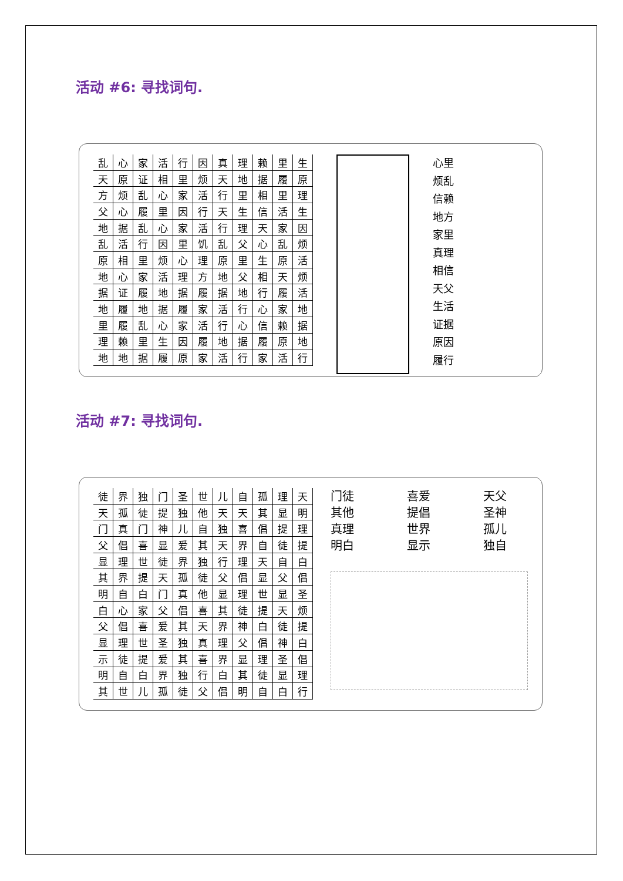活动 #6: 寻找词句.
| 乱 | 心 | 家 | 活 | 行 | 因 | 真 | 理 | 赖 | 里 | 生 |
| 天 | 原 | 证 | 相 | 里 | 烦 | 天 | 地 | 据 | 履 | 原 |
| 方 | 烦 | 乱 | 心 | 家 | 活 | 行 | 里 | 相 | 里 | 理 |
| 父 | 心 | 履 | 里 | 因 | 行 | 天 | 生 | 信 | 活 | 生 |
| 地 | 据 | 乱 | 心 | 家 | 活 | 行 | 理 | 天 | 家 | 因 |
| 乱 | 活 | 行 | 因 | 里 | 饥 | 乱 | 父 | 心 | 乱 | 烦 |
| 原 | 相 | 里 | 烦 | 心 | 理 | 原 | 里 | 生 | 原 | 活 |
| 地 | 心 | 家 | 活 | 理 | 方 | 地 | 父 | 相 | 天 | 烦 |
| 据 | 证 | 履 | 地 | 据 | 履 | 据 | 地 | 行 | 履 | 活 |
| 地 | 履 | 地 | 据 | 履 | 家 | 活 | 行 | 心 | 家 | 地 |
| 里 | 履 | 乱 | 心 | 家 | 活 | 行 | 心 | 信 | 赖 | 据 |
| 理 | 赖 | 里 | 生 | 因 | 履 | 地 | 据 | 履 | 原 | 地 |
| 地 | 地 | 据 | 履 | 原 | 家 | 活 | 行 | 家 | 活 | 行 |
心里
烦乱
信赖
地方
家里
真理
相信
天父
生活
证据
原因
履行
活动 #7: 寻找词句.
| 徒 | 界 | 独 | 门 | 圣 | 世 | 儿 | 自 | 孤 | 理 | 天 |
| 天 | 孤 | 徒 | 提 | 独 | 他 | 天 | 天 | 其 | 显 | 明 |
| 门 | 真 | 门 | 神 | 儿 | 自 | 独 | 喜 | 倡 | 提 | 理 |
| 父 | 倡 | 喜 | 显 | 爱 | 其 | 天 | 界 | 自 | 徒 | 提 |
| 显 | 理 | 世 | 徒 | 界 | 独 | 行 | 理 | 天 | 自 | 白 |
| 其 | 界 | 提 | 天 | 孤 | 徒 | 父 | 倡 | 显 | 父 | 倡 |
| 明 | 自 | 白 | 门 | 真 | 他 | 显 | 理 | 世 | 显 | 圣 |
| 白 | 心 | 家 | 父 | 倡 | 喜 | 其 | 徒 | 提 | 天 | 烦 |
| 父 | 倡 | 喜 | 爱 | 其 | 天 | 界 | 神 | 白 | 徒 | 提 |
| 显 | 理 | 世 | 圣 | 独 | 真 | 理 | 父 | 倡 | 神 | 白 |
| 示 | 徒 | 提 | 爱 | 其 | 喜 | 界 | 显 | 理 | 圣 | 倡 |
| 明 | 自 | 白 | 界 | 独 | 行 | 白 | 其 | 徒 | 显 | 理 |
| 其 | 世 | 儿 | 孤 | 徒 | 父 | 倡 | 明 | 自 | 白 | 行 |
门徒
其他
真理
明白
喜爱
提倡
世界
显示
天父
圣神
孤儿
独自